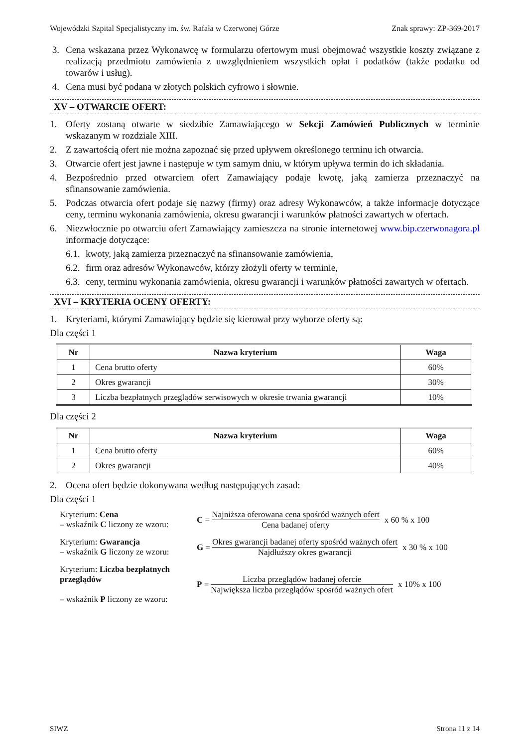Wojewódzki Szpital Specjalistyczny im. św. Rafała w Czerwonej Górze Znak sprawy: ZP-369-2017
3. Cena wskazana przez Wykonawcę w formularzu ofertowym musi obejmować wszystkie koszty związane z realizacją przedmiotu zamówienia z uwzględnieniem wszystkich opłat i podatków (także podatku od towarów i usług).
4. Cena musi być podana w złotych polskich cyfrowo i słownie.
XV – OTWARCIE OFERT:
1. Oferty zostaną otwarte w siedzibie Zamawiającego w Sekcji Zamówień Publicznych w terminie wskazanym w rozdziale XIII.
2. Z zawartością ofert nie można zapoznać się przed upływem określonego terminu ich otwarcia.
3. Otwarcie ofert jest jawne i następuje w tym samym dniu, w którym upływa termin do ich składania.
4. Bezpośrednio przed otwarciem ofert Zamawiający podaje kwotę, jaką zamierza przeznaczyć na sfinansowanie zamówienia.
5. Podczas otwarcia ofert podaje się nazwy (firmy) oraz adresy Wykonawców, a także informacje dotyczące ceny, terminu wykonania zamówienia, okresu gwarancji i warunków płatności zawartych w ofertach.
6. Niezwłocznie po otwarciu ofert Zamawiający zamieszcza na stronie internetowej www.bip.czerwonagora.pl informacje dotyczące:
6.1. kwoty, jaką zamierza przeznaczyć na sfinansowanie zamówienia,
6.2. firm oraz adresów Wykonawców, którzy złożyli oferty w terminie,
6.3. ceny, terminu wykonania zamówienia, okresu gwarancji i warunków płatności zawartych w ofertach.
XVI – KRYTERIA OCENY OFERTY:
1. Kryteriami, którymi Zamawiający będzie się kierował przy wyborze oferty są:
Dla części 1
| Nr | Nazwa kryterium | Waga |
| --- | --- | --- |
| 1 | Cena brutto oferty | 60% |
| 2 | Okres gwarancji | 30% |
| 3 | Liczba bezpłatnych przeglądów serwisowych w okresie trwania gwarancji | 10% |
Dla części 2
| Nr | Nazwa kryterium | Waga |
| --- | --- | --- |
| 1 | Cena brutto oferty | 60% |
| 2 | Okres gwarancji | 40% |
2. Ocena ofert będzie dokonywana według następujących zasad:
Dla części 1
Kryterium: Cena
– wskaźnik C liczony ze wzoru:
C = Najniższa oferowana cena spośród ważnych ofert Cena badanej oferty x 60 % x 100
Kryterium: Gwarancja
– wskaźnik G liczony ze wzoru:
G = Okres gwarancji badanej oferty spośród ważnych ofert Najdłuższy okres gwarancji x 30 % x 100
Kryterium: Liczba bezpłatnych przeglądów
– wskaźnik P liczony ze wzoru:
P = Liczba przeglądów badanej ofercie Największa liczba przeglądów sposród ważnych ofert x 10% x 100
SIWZ Strona 11 z 14